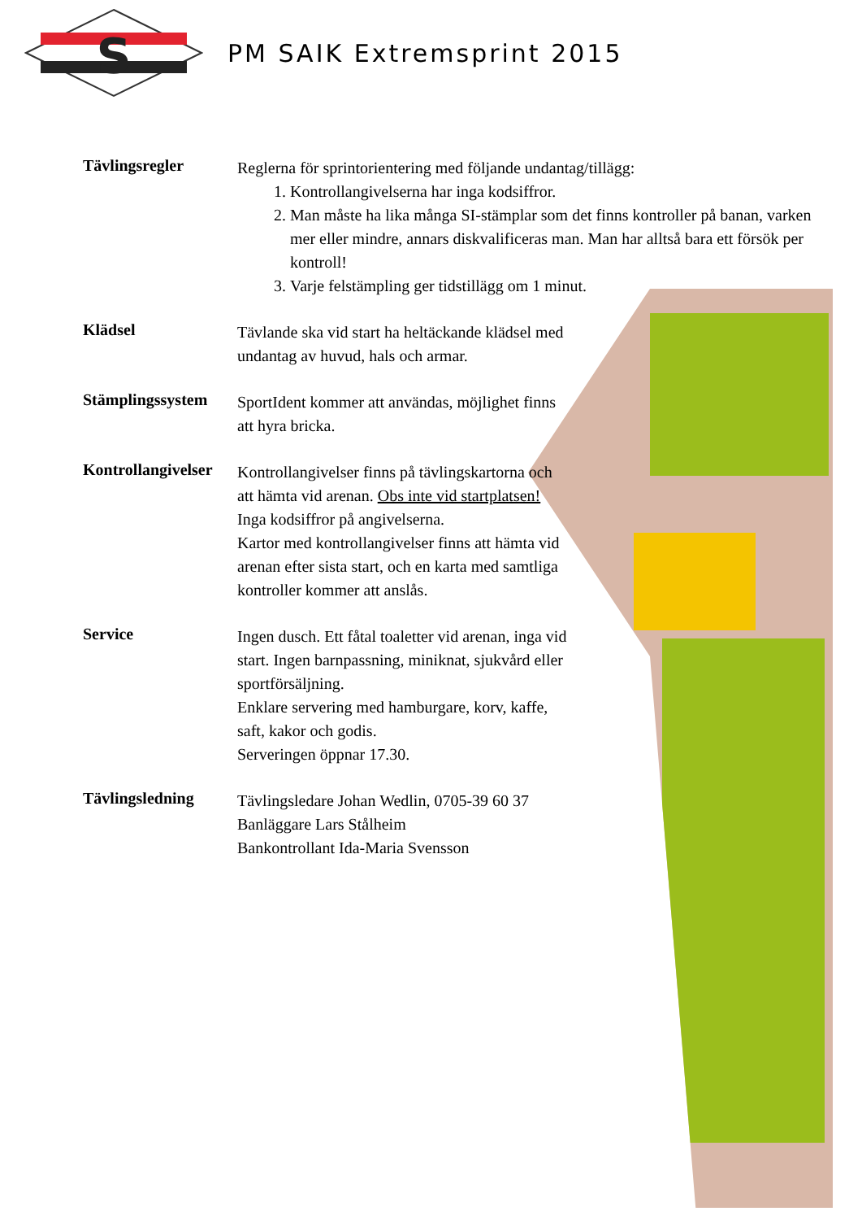S
PM SAIK Extremsprint 2015
Tävlingsregler
Reglerna för sprintorientering med följande undantag/tillägg:
1. Kontrollangivelserna har inga kodsiffror.
2. Man måste ha lika många SI-stämplar som det finns kontroller på banan, varken mer eller mindre, annars diskvalificeras man. Man har alltså bara ett försök per kontroll!
3. Varje felstämpling ger tidstillägg om 1 minut.
Klädsel
Tävlande ska vid start ha heltäckande klädsel med undantag av huvud, hals och armar.
Stämplingssystem
SportIdent kommer att användas, möjlighet finns att hyra bricka.
Kontrollangivelser
Kontrollangivelser finns på tävlingskartorna och att hämta vid arenan. Obs inte vid startplatsen! Inga kodsiffror på angivelserna.
Kartor med kontrollangivelser finns att hämta vid arenan efter sista start, och en karta med samtliga kontroller kommer att anslås.
Service
Ingen dusch. Ett fåtal toaletter vid arenan, inga vid start. Ingen barnpassning, miniknat, sjukvård eller sportförsäljning.
Enklare servering med hamburgare, korv, kaffe, saft, kakor och godis.
Serveringen öppnar 17.30.
Tävlingsledning
Tävlingsledare Johan Wedlin, 0705-39 60 37
Banläggare Lars Stålheim
Bankontrollant Ida-Maria Svensson